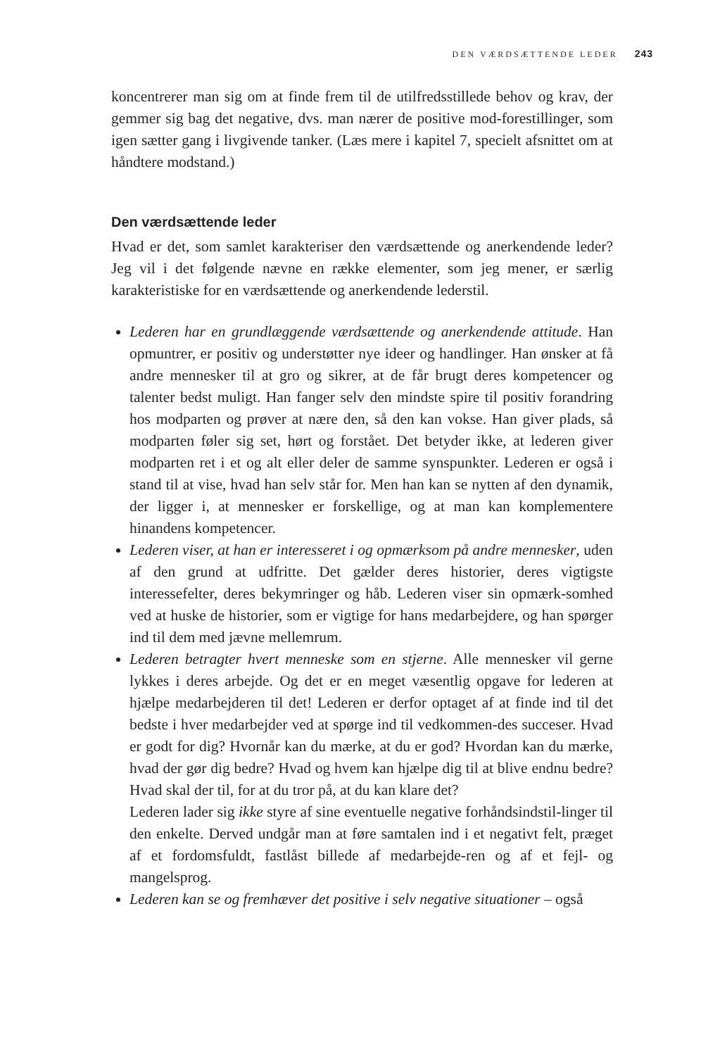DEN VÆRDSÆTTENDE LEDER 243
koncentrerer man sig om at finde frem til de utilfredsstillede behov og krav, der gemmer sig bag det negative, dvs. man nærer de positive mod-forestillinger, som igen sætter gang i livgivende tanker. (Læs mere i kapitel 7, specielt afsnittet om at håndtere modstand.)
Den værdsættende leder
Hvad er det, som samlet karakteriser den værdsættende og anerkendende leder? Jeg vil i det følgende nævne en række elementer, som jeg mener, er særlig karakteristiske for en værdsættende og anerkendende lederstil.
Lederen har en grundlæggende værdsættende og anerkendende attitude. Han opmuntrer, er positiv og understøtter nye ideer og handlinger. Han ønsker at få andre mennesker til at gro og sikrer, at de får brugt deres kompetencer og talenter bedst muligt. Han fanger selv den mindste spire til positiv forandring hos modparten og prøver at nære den, så den kan vokse. Han giver plads, så modparten føler sig set, hørt og forstået. Det betyder ikke, at lederen giver modparten ret i et og alt eller deler de samme synspunkter. Lederen er også i stand til at vise, hvad han selv står for. Men han kan se nytten af den dynamik, der ligger i, at mennesker er forskellige, og at man kan komplementere hinandens kompetencer.
Lederen viser, at han er interesseret i og opmærksom på andre mennesker, uden af den grund at udfritte. Det gælder deres historier, deres vigtigste interessefelter, deres bekymringer og håb. Lederen viser sin opmærk-somhed ved at huske de historier, som er vigtige for hans medarbejdere, og han spørger ind til dem med jævne mellemrum.
Lederen betragter hvert menneske som en stjerne. Alle mennesker vil gerne lykkes i deres arbejde. Og det er en meget væsentlig opgave for lederen at hjælpe medarbejderen til det! Lederen er derfor optaget af at finde ind til det bedste i hver medarbejder ved at spørge ind til vedkommen-des succeser. Hvad er godt for dig? Hvornår kan du mærke, at du er god? Hvordan kan du mærke, hvad der gør dig bedre? Hvad og hvem kan hjælpe dig til at blive endnu bedre? Hvad skal der til, for at du tror på, at du kan klare det?
Lederen lader sig ikke styre af sine eventuelle negative forhåndsindstil-linger til den enkelte. Derved undgår man at føre samtalen ind i et negativt felt, præget af et fordomsfuldt, fastlåst billede af medarbejde-ren og af et fejl- og mangelsprog.
Lederen kan se og fremhæver det positive i selv negative situationer – også